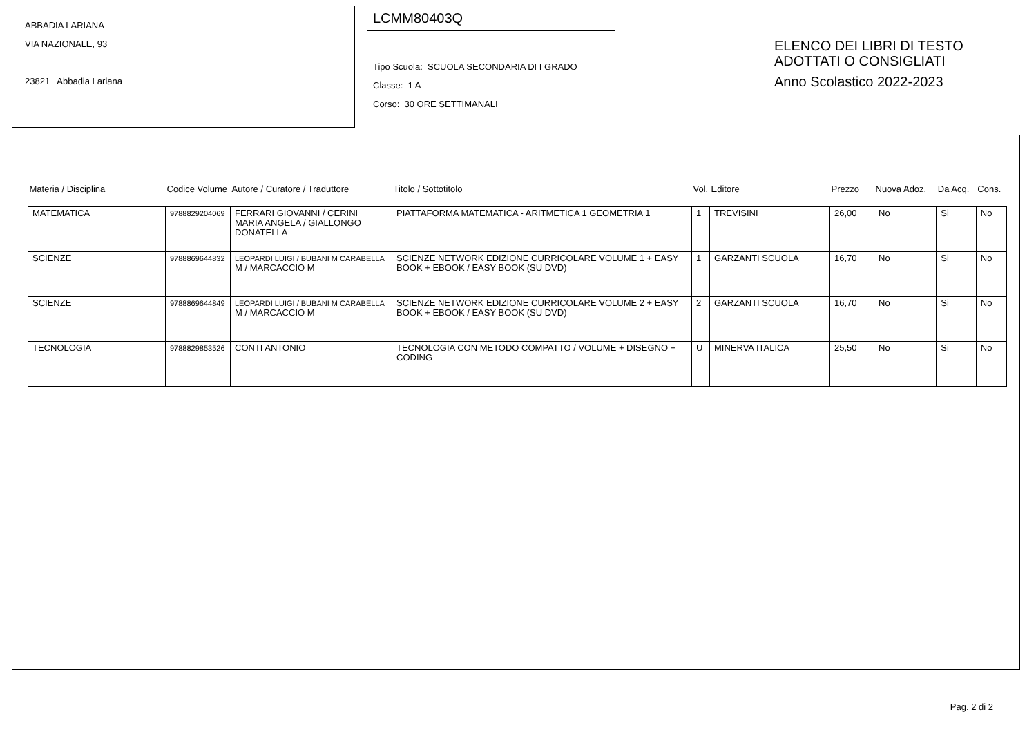ABBADIA LARIANA
VIA NAZIONALE, 93
23821 Abbadia Lariana
LCMM80403Q
Tipo Scuola: SCUOLA SECONDARIA DI I GRADO
Classe: 1 A
Corso: 30 ORE SETTIMANALI
ELENCO DEI LIBRI DI TESTO
ADOTTATI O CONSIGLIATI
Anno Scolastico 2022-2023
| Materia / Disciplina | Codice Volume | Autore / Curatore / Traduttore | Titolo / Sottotitolo | Vol. | Editore | Prezzo | Nuova Adoz. | Da Acq. | Cons. |
| --- | --- | --- | --- | --- | --- | --- | --- | --- | --- |
| MATEMATICA | 9788829204069 | FERRARI GIOVANNI / CERINI MARIA ANGELA / GIALLONGO DONATELLA | PIATTAFORMA MATEMATICA - ARITMETICA 1 GEOMETRIA 1 | 1 | TREVISINI | 26,00 | No | Si | No |
| SCIENZE | 9788869644832 | LEOPARDI LUIGI / BUBANI M CARABELLA M / MARCACCIO M | SCIENZE NETWORK EDIZIONE CURRICOLARE VOLUME 1 + EASY BOOK + EBOOK / EASY BOOK (SU DVD) | 1 | GARZANTI SCUOLA | 16,70 | No | Si | No |
| SCIENZE | 9788869644849 | LEOPARDI LUIGI / BUBANI M CARABELLA M / MARCACCIO M | SCIENZE NETWORK EDIZIONE CURRICOLARE VOLUME 2 + EASY BOOK + EBOOK / EASY BOOK (SU DVD) | 2 | GARZANTI SCUOLA | 16,70 | No | Si | No |
| TECNOLOGIA | 9788829853526 | CONTI ANTONIO | TECNOLOGIA CON METODO COMPATTO / VOLUME + DISEGNO + CODING | U | MINERVA ITALICA | 25,50 | No | Si | No |
Pag. 2 di 2